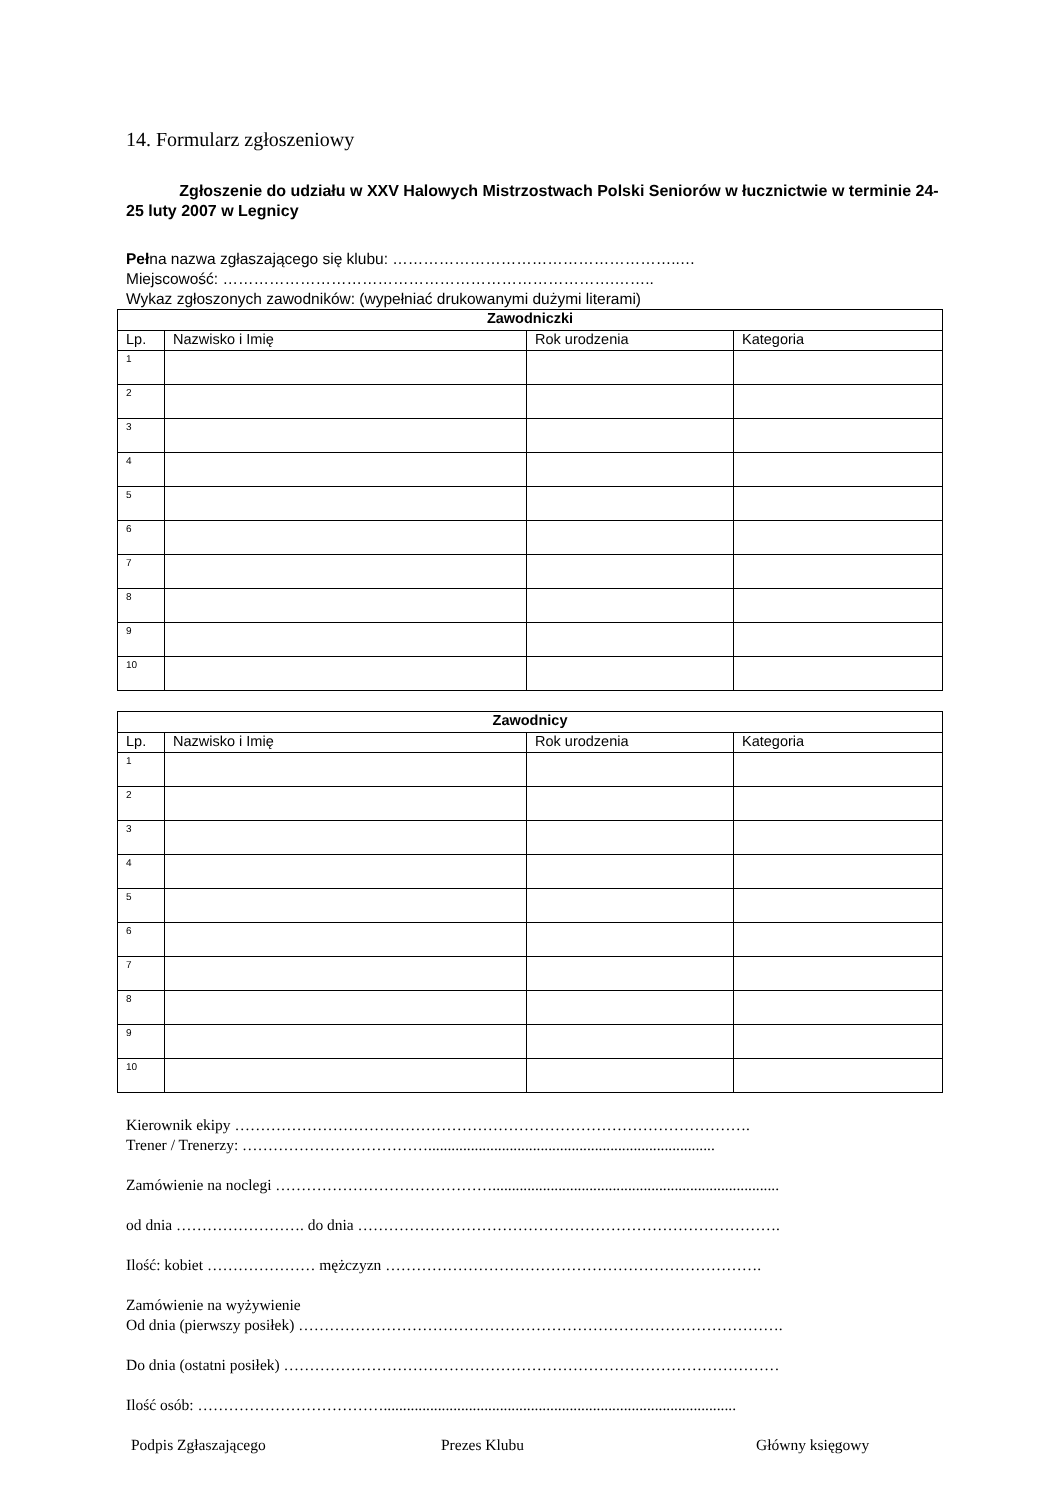14. Formularz zgłoszeniowy
Zgłoszenie do udziału w XXV Halowych Mistrzostwach Polski Seniorów w łucznictwie w terminie 24-25 luty 2007 w Legnicy
Pełna nazwa zgłaszającego się klubu: ………………………………………………..…
Miejscowość: ………………………………………………………………….……..
Wykaz zgłoszonych zawodników: (wypełniać drukowanymi dużymi literami)
| Zawodniczki | | | |
| --- | --- | --- | --- |
| Lp. | Nazwisko i Imię | Rok urodzenia | Kategoria |
| 1 | | | |
| 2 | | | |
| 3 | | | |
| 4 | | | |
| 5 | | | |
| 6 | | | |
| 7 | | | |
| 8 | | | |
| 9 | | | |
| 10 | | | |
| Zawodnicy | | | |
| --- | --- | --- | --- |
| Lp. | Nazwisko i Imię | Rok urodzenia | Kategoria |
| 1 | | | |
| 2 | | | |
| 3 | | | |
| 4 | | | |
| 5 | | | |
| 6 | | | |
| 7 | | | |
| 8 | | | |
| 9 | | | |
| 10 | | | |
Kierownik ekipy ……………………………………………………………………………………….
Trener / Trenerzy: ………………………………..........................................................................
Zamówienie na noclegi ……………………………………..........................................................................
od dnia ……………………. do dnia ……………………………………………………………………….
Ilość: kobiet ………………… mężczyzn ……………………………………………………………….
Zamówienie na wyżywienie
Od dnia (pierwszy posiłek) ………………………………………………………………………………….
Do dnia (ostatni posiłek) ……………………………………………………………………………………
Ilość osób: ………………………………...........................................................................................
Podpis Zgłaszającego Prezes Klubu Główny księgowy